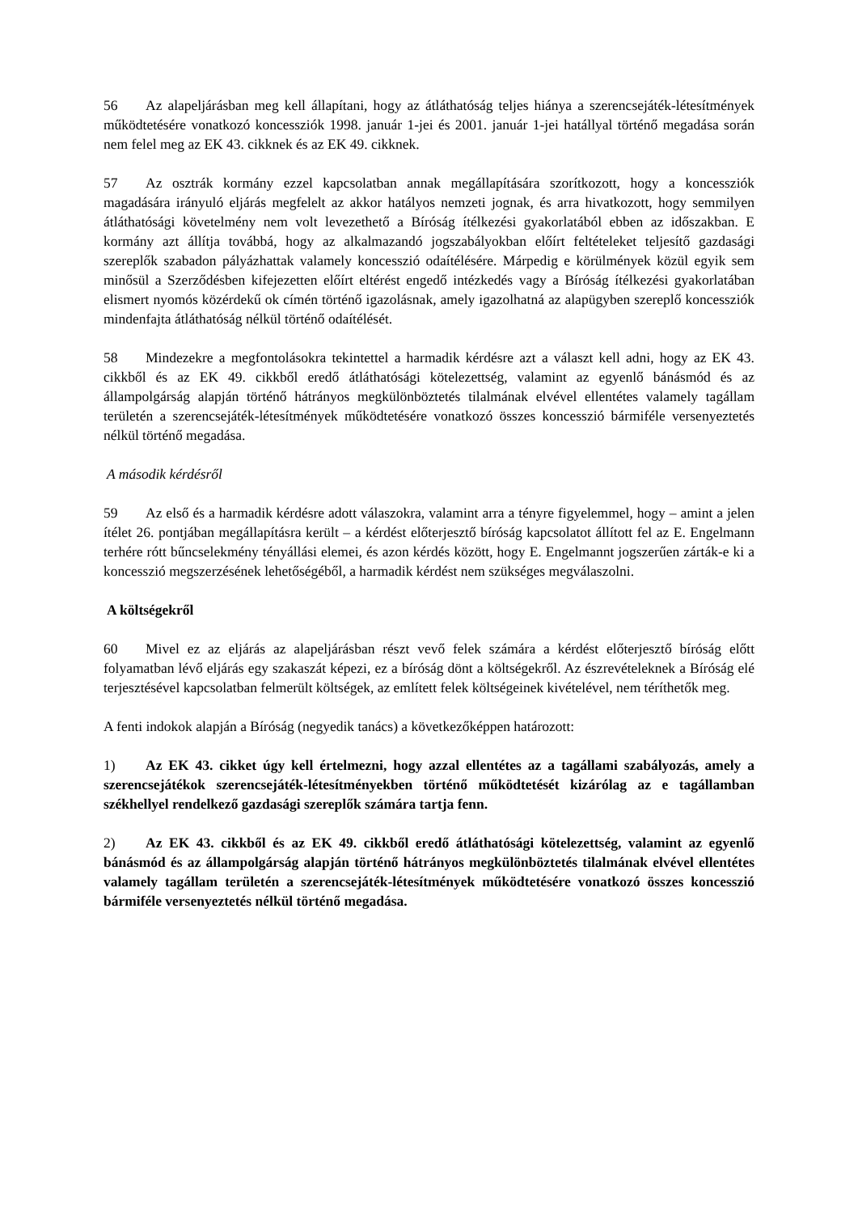56 Az alapeljárásban meg kell állapítani, hogy az átláthatóság teljes hiánya a szerencsejáték-létesítmények működtetésére vonatkozó koncessziók 1998. január 1-jei és 2001. január 1-jei hatállyal történő megadása során nem felel meg az EK 43. cikknek és az EK 49. cikknek.
57 Az osztrák kormány ezzel kapcsolatban annak megállapítására szorítkozott, hogy a koncessziók magadására irányuló eljárás megfelelt az akkor hatályos nemzeti jognak, és arra hivatkozott, hogy semmilyen átláthatósági követelmény nem volt levezethető a Bíróság ítélkezési gyakorlatából ebben az időszakban. E kormány azt állítja továbbá, hogy az alkalmazandó jogszabályokban előírt feltételeket teljesítő gazdasági szereplők szabadon pályázhattak valamely koncesszió odaítélésére. Márpedig e körülmények közül egyik sem minősül a Szerződésben kifejezetten előírt eltérést engedő intézkedés vagy a Bíróság ítélkezési gyakorlatában elismert nyomós közérdekű ok címén történő igazolásnak, amely igazolhatná az alapügyben szereplő koncessziók mindenfajta átláthatóság nélkül történő odaítélését.
58 Mindezekre a megfontolásokra tekintettel a harmadik kérdésre azt a választ kell adni, hogy az EK 43. cikkből és az EK 49. cikkből eredő átláthatósági kötelezettség, valamint az egyenlő bánásmód és az állampolgárság alapján történő hátrányos megkülönböztetés tilalmának elvével ellentétes valamely tagállam területén a szerencsejáték-létesítmények működtetésére vonatkozó összes koncesszió bármiféle versenyeztetés nélkül történő megadása.
A második kérdésről
59 Az első és a harmadik kérdésre adott válaszokra, valamint arra a tényre figyelemmel, hogy – amint a jelen ítélet 26. pontjában megállapításra került – a kérdést előterjesztő bíróság kapcsolatot állított fel az E. Engelmann terhére rótt bűncselekmény tényállási elemei, és azon kérdés között, hogy E. Engelmannt jogszerűen zárták-e ki a koncesszió megszerzésének lehetőségéből, a harmadik kérdést nem szükséges megválaszolni.
A költségekről
60 Mivel ez az eljárás az alapeljárásban részt vevő felek számára a kérdést előterjesztő bíróság előtt folyamatban lévő eljárás egy szakaszát képezi, ez a bíróság dönt a költségekről. Az észrevételeknek a Bíróság elé terjesztésével kapcsolatban felmerült költségek, az említett felek költségeinek kivételével, nem téríthetők meg.
A fenti indokok alapján a Bíróság (negyedik tanács) a következőképpen határozott:
1) Az EK 43. cikket úgy kell értelmezni, hogy azzal ellentétes az a tagállami szabályozás, amely a szerencsejátékok szerencsejáték-létesítményekben történő működtetését kizárólag az e tagállamban székhellyel rendelkező gazdasági szereplők számára tartja fenn.
2) Az EK 43. cikkből és az EK 49. cikkből eredő átláthatósági kötelezettség, valamint az egyenlő bánásmód és az állampolgárság alapján történő hátrányos megkülönböztetés tilalmának elvével ellentétes valamely tagállam területén a szerencsejáték-létesítmények működtetésére vonatkozó összes koncesszió bármiféle versenyeztetés nélkül történő megadása.